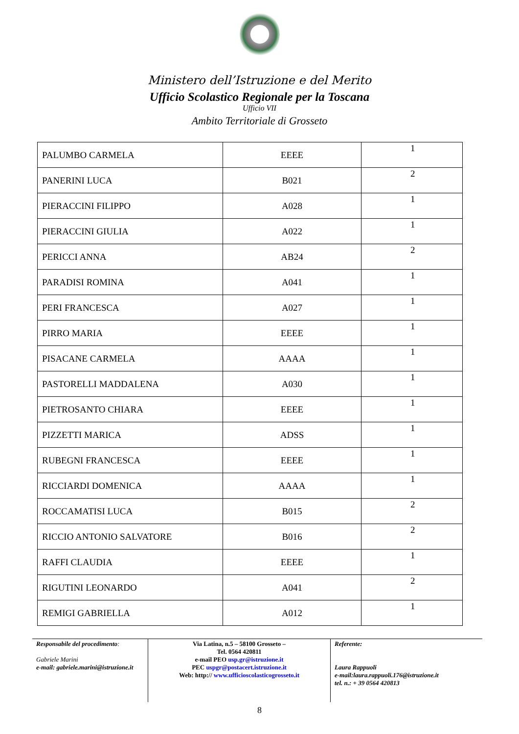Ministero dell’Istruzione e del Merito
Ufficio Scolastico Regionale per la Toscana
Ufficio VII
Ambito Territoriale di Grosseto
| PALUMBO CARMELA | EEEE | 1 |
| PANERINI LUCA | B021 | 2 |
| PIERACCINI FILIPPO | A028 | 1 |
| PIERACCINI GIULIA | A022 | 1 |
| PERICCI ANNA | AB24 | 2 |
| PARADISI ROMINA | A041 | 1 |
| PERI FRANCESCA | A027 | 1 |
| PIRRO MARIA | EEEE | 1 |
| PISACANE CARMELA | AAAA | 1 |
| PASTORELLI MADDALENA | A030 | 1 |
| PIETROSANTO CHIARA | EEEE | 1 |
| PIZZETTI MARICA | ADSS | 1 |
| RUBEGNI FRANCESCA | EEEE | 1 |
| RICCIARDI DOMENICA | AAAA | 1 |
| ROCCAMATISI LUCA | B015 | 2 |
| RICCIO ANTONIO SALVATORE | B016 | 2 |
| RAFFI CLAUDIA | EEEE | 1 |
| RIGUTINI LEONARDO | A041 | 2 |
| REMIGI GABRIELLA | A012 | 1 |
Responsabile del procedimento:
Gabriele Marini
e-mail: gabriele.marini@istruzione.it
Via Latina, n.5 – 58100 Grosseto –
Tel. 0564 420811
e-mail PEO usp.gr@istruzione.it
PEC uspgr@postacert.istruzione.it
Web: http:// www.ufficioscolasticogrosseto.it
Referente:
Laura Rappuoli
e-mail:laura.rappuoli.176@istruzione.it
tel. n.: + 39 0564 420813
8